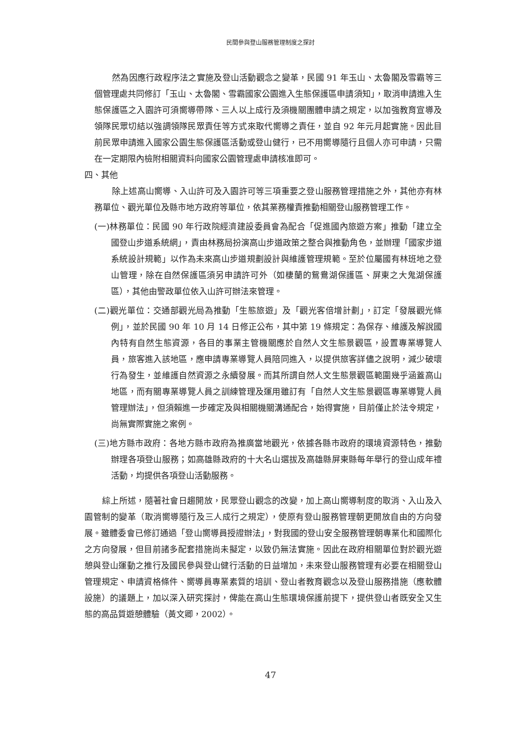民間參與登山服務管理制度之探討
然為因應行政程序法之實施及登山活動觀念之變革，民國 91 年玉山、太魯閣及雪霸等三個管理處共同修訂「玉山、太魯閣、雪霸國家公園進入生態保護區申請須知」，取消申請進入生態保護區之入園許可須嚮導帶隊、三人以上成行及須機關團體申請之規定，以加強教育宣導及領隊民眾切結以強調領隊民眾責任等方式來取代嚮導之責任，並自 92 年元月起實施。因此目前民眾申請進入國家公園生態保護區活動或登山健行，已不用嚮導隨行且個人亦可申請，只需在一定期限內檢附相關資料向國家公園管理處申請核准即可。
四、其他
除上述高山嚮導、入山許可及入園許可等三項重要之登山服務管理措施之外，其他亦有林務單位、觀光單位及縣市地方政府等單位，依其業務權責推動相關登山服務管理工作。
(一)林務單位：民國 90 年行政院經濟建設委員會為配合「促進國內旅遊方案」推動「建立全國登山步道系統網」，責由林務局扮演高山步道政策之整合與推動角色，並辦理「國家步道系統設計規範」以作為未來高山步道規劃設計與維護管理規範。至於位屬國有林班地之登山管理，除在自然保護區須另申請許可外（如棲蘭的鴛鴦湖保護區、屏東之大鬼湖保護區），其他由警政單位依入山許可辦法來管理。
(二)觀光單位：交通部觀光局為推動「生態旅遊」及「觀光客倍增計劃」，訂定「發展觀光條例」，並於民國 90 年 10 月 14 日修正公布，其中第 19 條規定：為保存、維護及解說國內特有自然生態資源，各目的事業主管機關應於自然人文生態景觀區，設置專業導覽人員，旅客進入該地區，應申請專業導覽人員陪同進入，以提供旅客詳儘之說明，減少破壞行為發生，並維護自然資源之永續發展。而其所謂自然人文生態景觀區範圍幾乎涵蓋高山地區，而有關專業導覽人員之訓練管理及運用雖訂有「自然人文生態景觀區專業導覽人員管理辦法」，但須賴進一步確定及與相關機關溝通配合，始得實施，目前僅止於法令規定，尚無實際實施之案例。
(三)地方縣市政府：各地方縣市政府為推廣當地觀光，依據各縣市政府的環境資源特色，推動辦理各項登山服務；如高雄縣政府的十大名山選拔及高雄縣屏東縣每年舉行的登山成年禮活動，均提供各項登山活動服務。
綜上所述，隨著社會日趨開放，民眾登山觀念的改變，加上高山嚮導制度的取消、入山及入園管制的變革（取消嚮導隨行及三人成行之規定），使原有登山服務管理朝更開放自由的方向發展。雖體委會已修訂通過「登山嚮導員授證辦法」，對我國的登山安全服務管理朝專業化和國際化之方向發展，但目前諸多配套措施尚未擬定，以致仍無法實施。因此在政府相關單位對於觀光遊憩與登山運動之推行及國民參與登山健行活動的日益增加，未來登山服務管理有必要在相關登山管理規定、申請資格條件、嚮導員專業素質的培訓、登山者教育觀念以及登山服務措施（應軟體設施）的議題上，加以深入研究探討，俾能在高山生態環境保護前提下，提供登山者既安全又生態的高品質遊憩體驗（黃文卿，2002）。
47